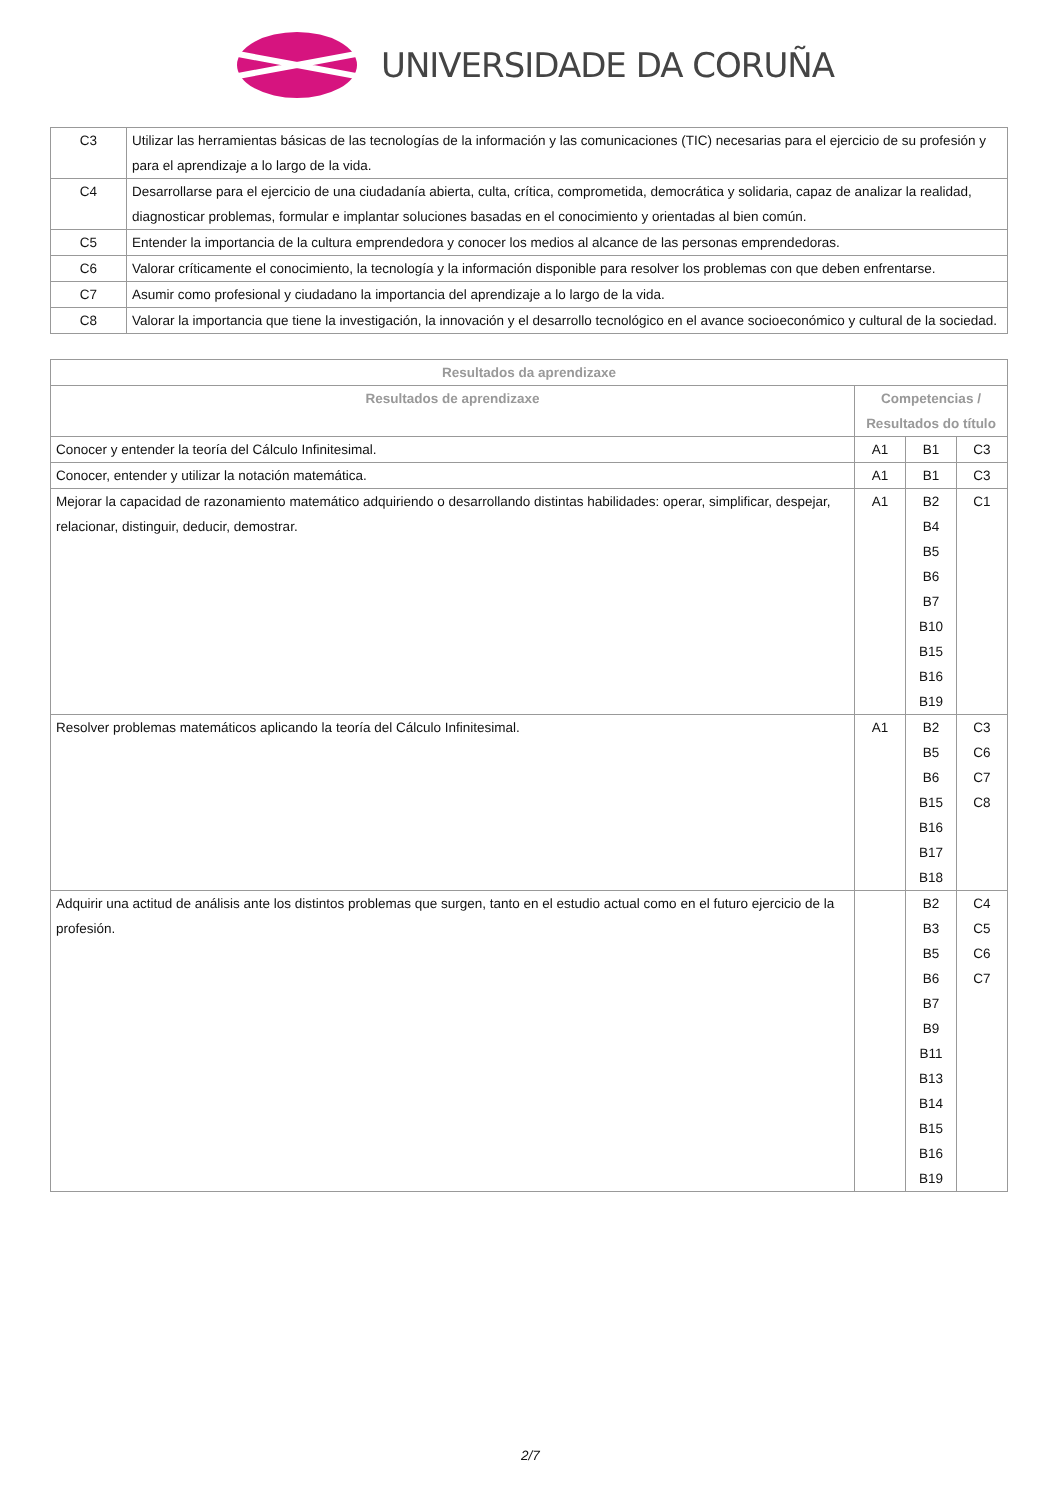UNIVERSIDADE DA CORUÑA
| C3 | Utilizar las herramientas básicas de las tecnologías de la información y las comunicaciones (TIC) necesarias para el ejercicio de su profesión y para el aprendizaje a lo largo de la vida. |
| C4 | Desarrollarse para el ejercicio de una ciudadanía abierta, culta, crítica, comprometida, democrática y solidaria, capaz de analizar la realidad, diagnosticar problemas, formular e implantar soluciones basadas en el conocimiento y orientadas al bien común. |
| C5 | Entender la importancia de la cultura emprendedora y conocer los medios al alcance de las personas emprendedoras. |
| C6 | Valorar críticamente el conocimiento, la tecnología y la información disponible para resolver los problemas con que deben enfrentarse. |
| C7 | Asumir como profesional y ciudadano la importancia del aprendizaje a lo largo de la vida. |
| C8 | Valorar la importancia que tiene la investigación, la innovación y el desarrollo tecnológico en el avance socioeconómico y cultural de la sociedad. |
| Resultados da aprendizaxe | | | |
| --- | --- | --- | --- |
| Resultados de aprendizaxe | Competencias / Resultados do título | | |
| Conocer y entender la teoría del Cálculo Infinitesimal. | A1 | B1 | C3 |
| Conocer, entender y utilizar la notación matemática. | A1 | B1 | C3 |
| Mejorar la capacidad de razonamiento matemático adquiriendo o desarrollando distintas habilidades: operar, simplificar, despejar, relacionar, distinguir, deducir, demostrar. | A1 | B2 B4 B5 B6 B7 B10 B15 B16 B19 | C1 |
| Resolver problemas matemáticos aplicando la teoría del Cálculo Infinitesimal. | A1 | B2 B5 B6 B15 B16 B17 B18 | C3 C6 C7 C8 |
| Adquirir una actitud de análisis ante los distintos problemas que surgen, tanto en el estudio actual como en el futuro ejercicio de la profesión. | | B2 B3 B5 B6 B7 B9 B11 B13 B14 B15 B16 B19 | C4 C5 C6 C7 |
2/7